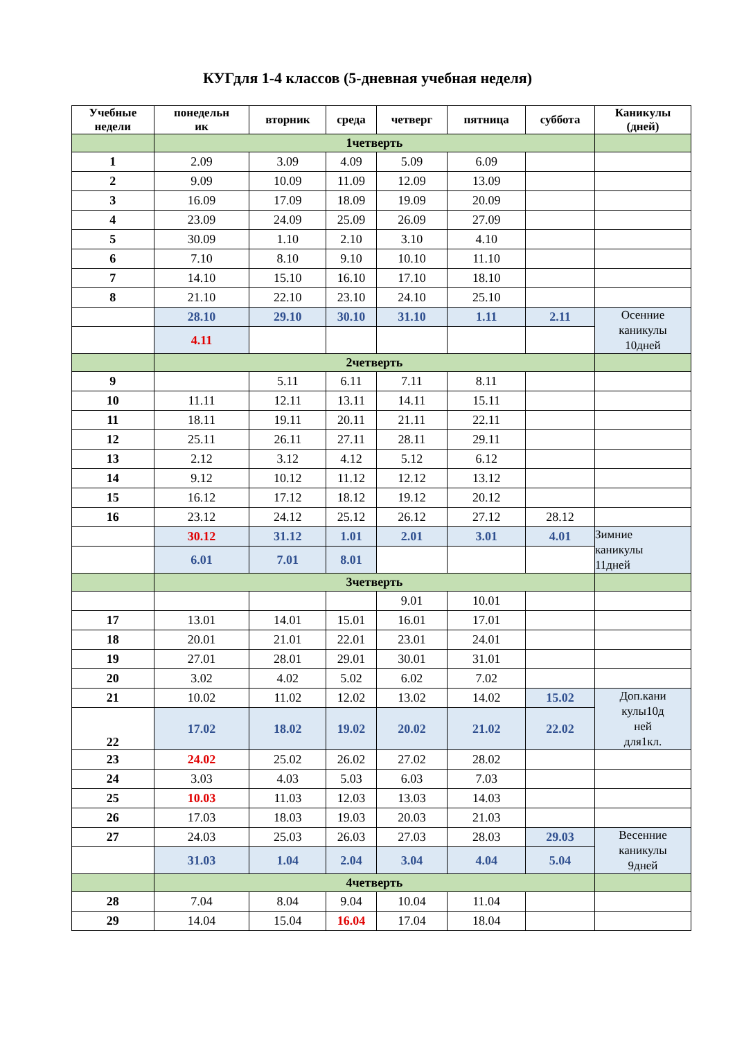КУГдля 1-4 классов (5-дневная учебная неделя)
| Учебные недели | понедельн ик | вторник | среда | четверг | пятница | суббота | Каникулы (дней) |
| --- | --- | --- | --- | --- | --- | --- | --- |
| | 1четверть | | | | | | |
| 1 | 2.09 | 3.09 | 4.09 | 5.09 | 6.09 | | |
| 2 | 9.09 | 10.09 | 11.09 | 12.09 | 13.09 | | |
| 3 | 16.09 | 17.09 | 18.09 | 19.09 | 20.09 | | |
| 4 | 23.09 | 24.09 | 25.09 | 26.09 | 27.09 | | |
| 5 | 30.09 | 1.10 | 2.10 | 3.10 | 4.10 | | |
| 6 | 7.10 | 8.10 | 9.10 | 10.10 | 11.10 | | |
| 7 | 14.10 | 15.10 | 16.10 | 17.10 | 18.10 | | |
| 8 | 21.10 | 22.10 | 23.10 | 24.10 | 25.10 | | |
| | 28.10 | 29.10 | 30.10 | 31.10 | 1.11 | 2.11 | Осенние каникулы 10дней |
| | 4.11 | | | | | | |
| | 2четверть | | | | | | |
| 9 | | 5.11 | 6.11 | 7.11 | 8.11 | | |
| 10 | 11.11 | 12.11 | 13.11 | 14.11 | 15.11 | | |
| 11 | 18.11 | 19.11 | 20.11 | 21.11 | 22.11 | | |
| 12 | 25.11 | 26.11 | 27.11 | 28.11 | 29.11 | | |
| 13 | 2.12 | 3.12 | 4.12 | 5.12 | 6.12 | | |
| 14 | 9.12 | 10.12 | 11.12 | 12.12 | 13.12 | | |
| 15 | 16.12 | 17.12 | 18.12 | 19.12 | 20.12 | | |
| 16 | 23.12 | 24.12 | 25.12 | 26.12 | 27.12 | 28.12 | |
| | 30.12 | 31.12 | 1.01 | 2.01 | 3.01 | 4.01 | Зимние каникулы 11дней |
| | 6.01 | 7.01 | 8.01 | | | | |
| | 3четверть | | | | | | |
| | | | | 9.01 | 10.01 | | |
| 17 | 13.01 | 14.01 | 15.01 | 16.01 | 17.01 | | |
| 18 | 20.01 | 21.01 | 22.01 | 23.01 | 24.01 | | |
| 19 | 27.01 | 28.01 | 29.01 | 30.01 | 31.01 | | |
| 20 | 3.02 | 4.02 | 5.02 | 6.02 | 7.02 | | |
| 21 | 10.02 | 11.02 | 12.02 | 13.02 | 14.02 | 15.02 | Доп.кани кулы10д ней для1кл. |
| 22 | 17.02 | 18.02 | 19.02 | 20.02 | 21.02 | 22.02 | |
| 23 | 24.02 | 25.02 | 26.02 | 27.02 | 28.02 | | |
| 24 | 3.03 | 4.03 | 5.03 | 6.03 | 7.03 | | |
| 25 | 10.03 | 11.03 | 12.03 | 13.03 | 14.03 | | |
| 26 | 17.03 | 18.03 | 19.03 | 20.03 | 21.03 | | |
| 27 | 24.03 | 25.03 | 26.03 | 27.03 | 28.03 | 29.03 | Весенние каникулы 9дней |
| | 31.03 | 1.04 | 2.04 | 3.04 | 4.04 | 5.04 | |
| | 4четверть | | | | | | |
| 28 | 7.04 | 8.04 | 9.04 | 10.04 | 11.04 | | |
| 29 | 14.04 | 15.04 | 16.04 | 17.04 | 18.04 | | |